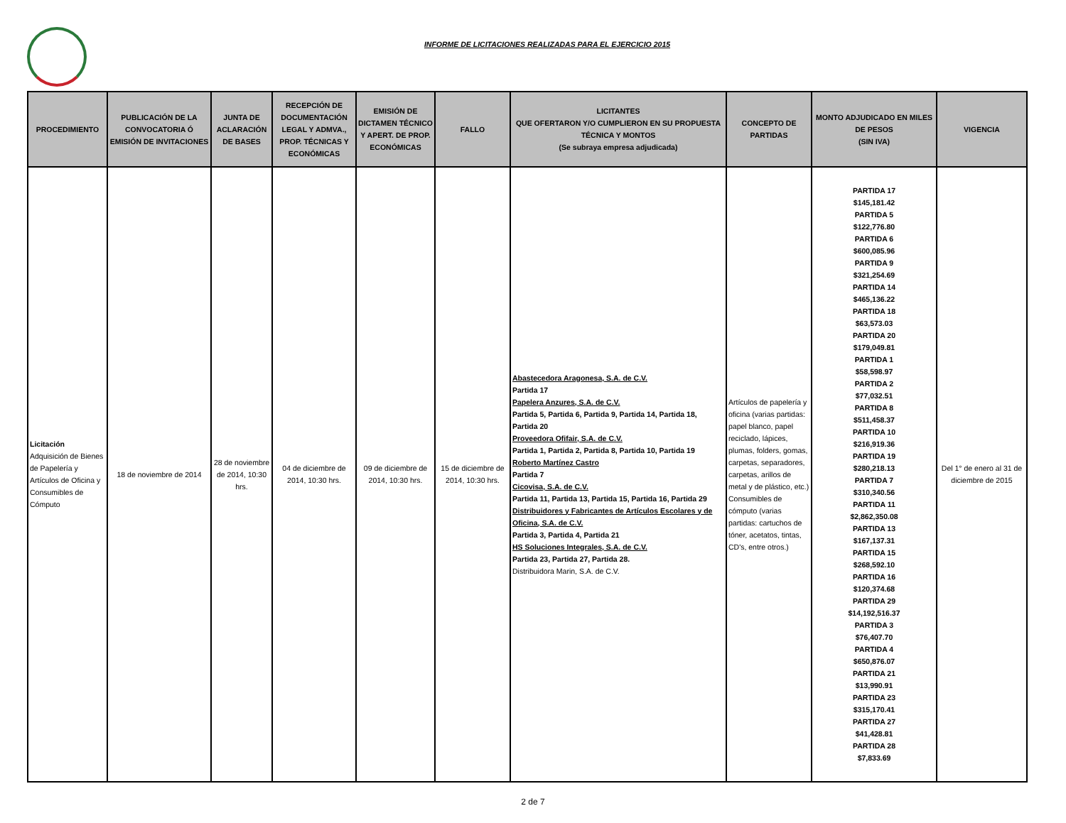INFORME DE LICITACIONES REALIZADAS PARA EL EJERCICIO 2015
| PROCEDIMIENTO | PUBLICACIÓN DE LA CONVOCATORIA Ó EMISIÓN DE INVITACIONES | JUNTA DE ACLARACIÓN DE BASES | RECEPCIÓN DE DOCUMENTACIÓN LEGAL Y ADMVA., PROP. TÉCNICAS Y ECONÓMICAS | EMISIÓN DE DICTAMEN TÉCNICO Y APERT. DE PROP. ECONÓMICAS | FALLO | LICITANTES QUE OFERTARON Y/O CUMPLIERON EN SU PROPUESTA TÉCNICA Y MONTOS (Se subraya empresa adjudicada) | CONCEPTO DE PARTIDAS | MONTO ADJUDICADO EN MILES DE PESOS (SIN IVA) | VIGENCIA |
| --- | --- | --- | --- | --- | --- | --- | --- | --- | --- |
| Licitación Adquisición de Bienes de Papelería y Artículos de Oficina y Consumibles de Cómputo | 18 de noviembre de 2014 | 28 de noviembre de 2014, 10:30 hrs. | 04 de diciembre de 2014, 10:30 hrs. | 09 de diciembre de 2014, 10:30 hrs. | 15 de diciembre de 2014, 10:30 hrs. | Abastecedora Aragonesa, S.A. de C.V. Partida 17 Papelera Anzures, S.A. de C.V. Partida 5, Partida 6, Partida 9, Partida 14, Partida 18, Partida 20 Proveedora Ofifair, S.A. de C.V. Partida 1, Partida 2, Partida 8, Partida 10, Partida 19 Roberto Martínez Castro Partida 7 Cicovisa, S.A. de C.V. Partida 11, Partida 13, Partida 15, Partida 16, Partida 29 Distribuidores y Fabricantes de Artículos Escolares y de Oficina, S.A. de C.V. Partida 3, Partida 4, Partida 21 HS Soluciones Integrales, S.A. de C.V. Partida 23, Partida 27, Partida 28. Distribuidora Marin, S.A. de C.V. | Artículos de papelería y oficina (varias partidas: papel blanco, papel reciclado, lápices, plumas, folders, gomas, carpetas, separadores, carpetas, arillos de metal y de plástico, etc.) Consumibles de cómputo (varias partidas: cartuchos de tóner, acetatos, tintas, CD's, entre otros.) | PARTIDA 17 $145,181.42 PARTIDA 5 $122,776.80 PARTIDA 6 $600,085.96 PARTIDA 9 $321,254.69 PARTIDA 14 $465,136.22 PARTIDA 18 $63,573.03 PARTIDA 20 $179,049.81 PARTIDA 1 $58,598.97 PARTIDA 2 $77,032.51 PARTIDA 8 $511,458.37 PARTIDA 10 $216,919.36 PARTIDA 19 $280,218.13 PARTIDA 7 $310,340.56 PARTIDA 11 $2,862,350.08 PARTIDA 13 $167,137.31 PARTIDA 15 $268,592.10 PARTIDA 16 $120,374.68 PARTIDA 29 $14,192,516.37 PARTIDA 3 $76,407.70 PARTIDA 4 $650,876.07 PARTIDA 21 $13,990.91 PARTIDA 23 $315,170.41 PARTIDA 27 $41,428.81 PARTIDA 28 $7,833.69 | Del 1° de enero al 31 de diciembre de 2015 |
2 de 7